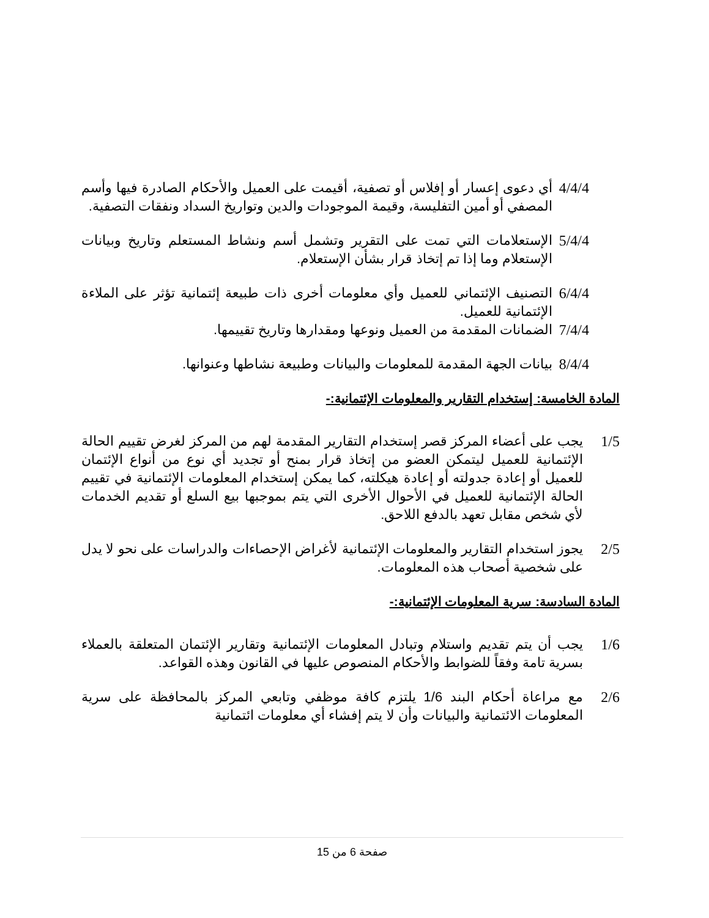4/4/4
أي دعوى إعسار أو إفلاس أو تصفية، أقيمت على العميل والأحكام الصادرة فيها وأسم المصفي أو أمين التفليسة، وقيمة الموجودات والدين وتواريخ السداد ونفقات التصفية.
5/4/4
الإستعلامات التي تمت على التقرير وتشمل أسم ونشاط المستعلم وتاريخ وبيانات الإستعلام وما إذا تم إتخاذ قرار بشأن الإستعلام.
6/4/4
التصنيف الإئتماني للعميل وأي معلومات أخرى ذات طبيعة إئتمانية تؤثر على الملاءة الإئتمانية للعميل.
7/4/4
الضمانات المقدمة من العميل ونوعها ومقدارها وتاريخ تقييمها.
8/4/4
بيانات الجهة المقدمة للمعلومات والبيانات وطبيعة نشاطها وعنوانها.
المادة الخامسة: إستخدام التقارير والمعلومات الإئتمانية:-
1/5 يجب على أعضاء المركز قصر إستخدام التقارير المقدمة لهم من المركز لغرض تقييم الحالة الإئتمانية للعميل ليتمكن العضو من إتخاذ قرار بمنح أو تجديد أي نوع من أنواع الإئتمان للعميل أو إعادة جدولته أو إعادة هيكلته، كما يمكن إستخدام المعلومات الإئتمانية في تقييم الحالة الإئتمانية للعميل في الأحوال الأخرى التي يتم بموجبها بيع السلع أو تقديم الخدمات لأي شخص مقابل تعهد بالدفع اللاحق.
2/5 يجوز استخدام التقارير والمعلومات الإئتمانية لأغراض الإحصاءات والدراسات على نحو لا يدل على شخصية أصحاب هذه المعلومات.
المادة السادسة: سرية المعلومات الإئتمانية:-
1/6 يجب أن يتم تقديم واستلام وتبادل المعلومات الإئتمانية وتقارير الإئتمان المتعلقة بالعملاء بسرية تامة وفقاً للضوابط والأحكام المنصوص عليها في القانون وهذه القواعد.
2/6 مع مراعاة أحكام البند 1/6 يلتزم كافة موظفي وتابعي المركز بالمحافظة على سرية المعلومات الائتمانية والبيانات وأن لا يتم إفشاء أي معلومات ائتمانية
صفحة 6 من 15